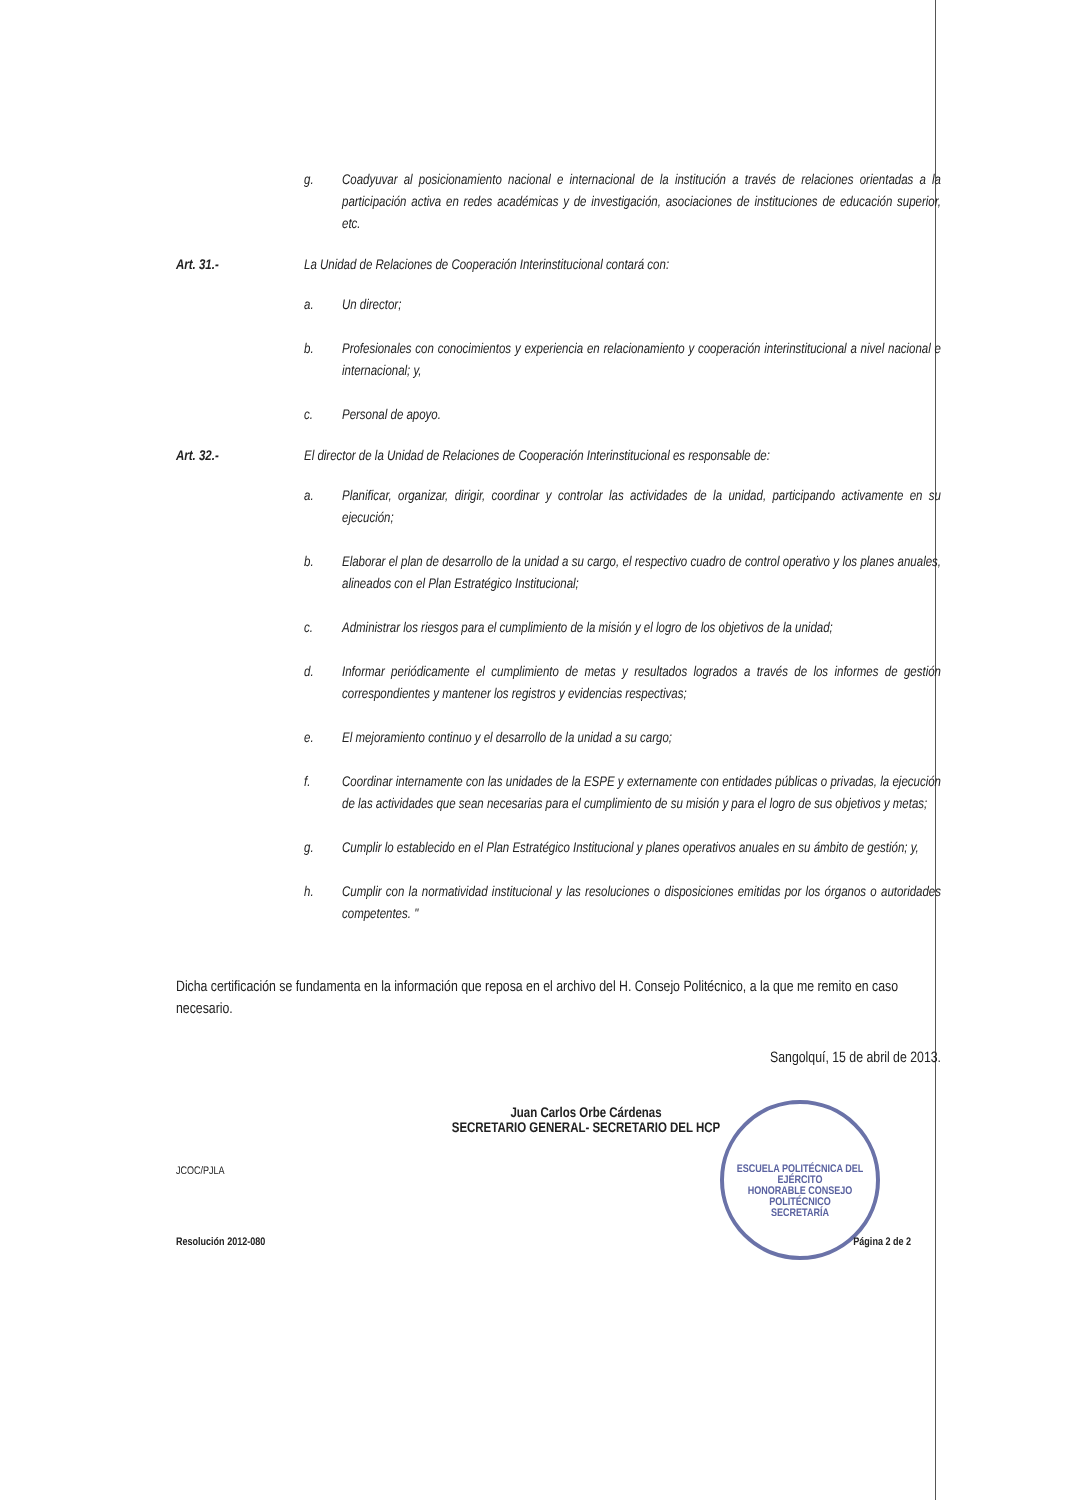ESCUELA POLITÉCNICA DEL EJÉRCITO
HONORABLE CONSEJO POLITÉCNICO
SECRETARÍA
g. Coadyuvar al posicionamiento nacional e internacional de la institución a través de relaciones orientadas a la participación activa en redes académicas y de investigación, asociaciones de instituciones de educación superior, etc.
Art. 31.- La Unidad de Relaciones de Cooperación Interinstitucional contará con:
a. Un director;
b. Profesionales con conocimientos y experiencia en relacionamiento y cooperación interinstitucional a nivel nacional e internacional; y,
c. Personal de apoyo.
Art. 32.- El director de la Unidad de Relaciones de Cooperación Interinstitucional es responsable de:
a. Planificar, organizar, dirigir, coordinar y controlar las actividades de la unidad, participando activamente en su ejecución;
b. Elaborar el plan de desarrollo de la unidad a su cargo, el respectivo cuadro de control operativo y los planes anuales, alineados con el Plan Estratégico Institucional;
c. Administrar los riesgos para el cumplimiento de la misión y el logro de los objetivos de la unidad;
d. Informar periódicamente el cumplimiento de metas y resultados logrados a través de los informes de gestión correspondientes y mantener los registros y evidencias respectivas;
e. El mejoramiento continuo y el desarrollo de la unidad a su cargo;
f. Coordinar internamente con las unidades de la ESPE y externamente con entidades públicas o privadas, la ejecución de las actividades que sean necesarias para el cumplimiento de su misión y para el logro de sus objetivos y metas;
g. Cumplir lo establecido en el Plan Estratégico Institucional y planes operativos anuales en su ámbito de gestión; y,
h. Cumplir con la normatividad institucional y las resoluciones o disposiciones emitidas por los órganos o autoridades competentes. "
Dicha certificación se fundamenta en la información que reposa en el archivo del H. Consejo Politécnico, a la que me remito en caso necesario.
Sangolquí, 15 de abril de 2013.
Juan Carlos Orbe Cárdenas
SECRETARIO GENERAL- SECRETARIO DEL HCP
JCOC/PJLA
Resolución 2012-080 Página 2 de 2